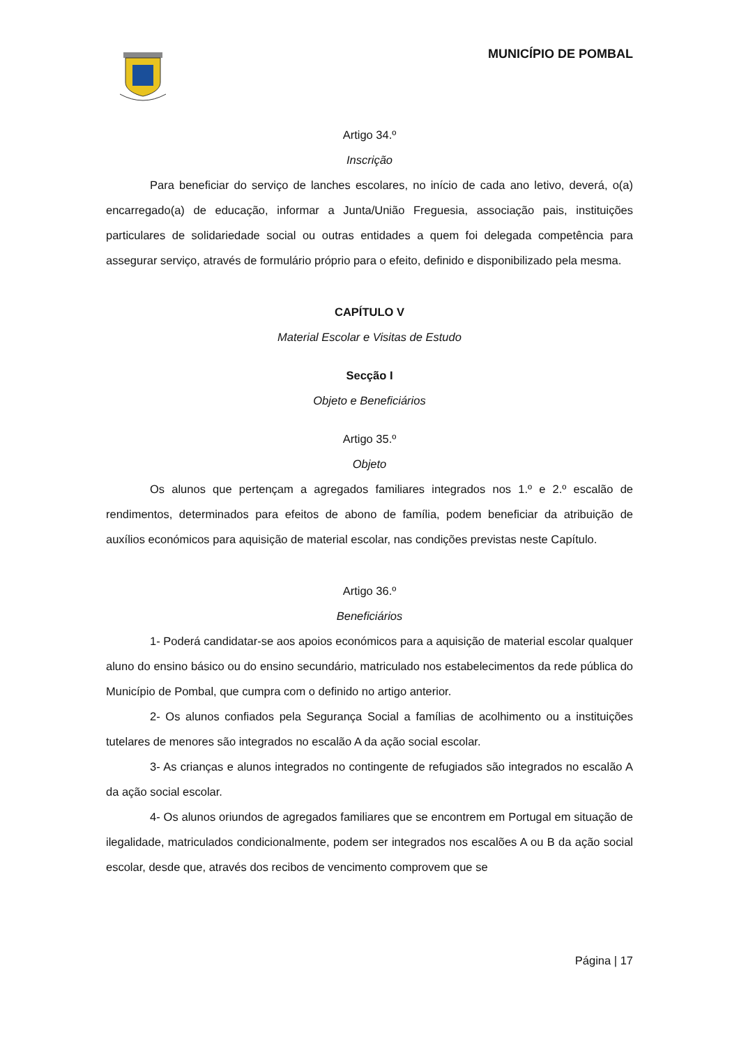MUNICÍPIO DE POMBAL
Artigo 34.º
Inscrição
Para beneficiar do serviço de lanches escolares, no início de cada ano letivo, deverá, o(a) encarregado(a) de educação, informar a Junta/União Freguesia, associação pais, instituições particulares de solidariedade social ou outras entidades a quem foi delegada competência para assegurar serviço, através de formulário próprio para o efeito, definido e disponibilizado pela mesma.
CAPÍTULO V
Material Escolar e Visitas de Estudo
Secção I
Objeto e Beneficiários
Artigo 35.º
Objeto
Os alunos que pertençam a agregados familiares integrados nos 1.º e 2.º escalão de rendimentos, determinados para efeitos de abono de família, podem beneficiar da atribuição de auxílios económicos para aquisição de material escolar, nas condições previstas neste Capítulo.
Artigo 36.º
Beneficiários
1- Poderá candidatar-se aos apoios económicos para a aquisição de material escolar qualquer aluno do ensino básico ou do ensino secundário, matriculado nos estabelecimentos da rede pública do Município de Pombal, que cumpra com o definido no artigo anterior.
2- Os alunos confiados pela Segurança Social a famílias de acolhimento ou a instituições tutelares de menores são integrados no escalão A da ação social escolar.
3- As crianças e alunos integrados no contingente de refugiados são integrados no escalão A da ação social escolar.
4- Os alunos oriundos de agregados familiares que se encontrem em Portugal em situação de ilegalidade, matriculados condicionalmente, podem ser integrados nos escalões A ou B da ação social escolar, desde que, através dos recibos de vencimento comprovem que se
Página | 17